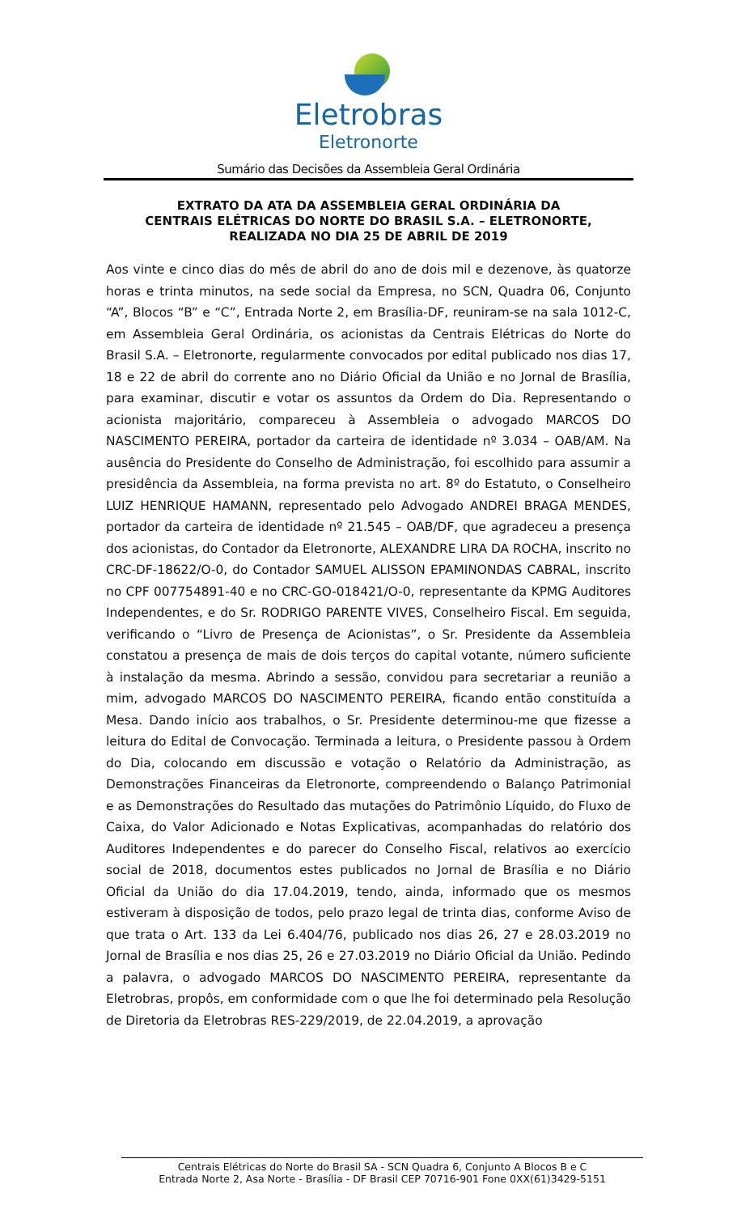Eletrobras
Eletronorte
Sumário das Decisões da Assembleia Geral Ordinária
EXTRATO DA ATA DA ASSEMBLEIA GERAL ORDINÁRIA DA
CENTRAIS ELÉTRICAS DO NORTE DO BRASIL S.A. – ELETRONORTE,
REALIZADA NO DIA 25 DE ABRIL DE 2019
Aos vinte e cinco dias do mês de abril do ano de dois mil e dezenove, às quatorze horas e trinta minutos, na sede social da Empresa, no SCN, Quadra 06, Conjunto “A”, Blocos “B” e “C”, Entrada Norte 2, em Brasília-DF, reuniram-se na sala 1012-C, em Assembleia Geral Ordinária, os acionistas da Centrais Elétricas do Norte do Brasil S.A. – Eletronorte, regularmente convocados por edital publicado nos dias 17, 18 e 22 de abril do corrente ano no Diário Oficial da União e no Jornal de Brasília, para examinar, discutir e votar os assuntos da Ordem do Dia. Representando o acionista majoritário, compareceu à Assembleia o advogado MARCOS DO NASCIMENTO PEREIRA, portador da carteira de identidade nº 3.034 – OAB/AM. Na ausência do Presidente do Conselho de Administração, foi escolhido para assumir a presidência da Assembleia, na forma prevista no art. 8º do Estatuto, o Conselheiro LUIZ HENRIQUE HAMANN, representado pelo Advogado ANDREI BRAGA MENDES, portador da carteira de identidade nº 21.545 – OAB/DF, que agradeceu a presença dos acionistas, do Contador da Eletronorte, ALEXANDRE LIRA DA ROCHA, inscrito no CRC-DF-18622/O-0, do Contador SAMUEL ALISSON EPAMINONDAS CABRAL, inscrito no CPF 007754891-40 e no CRC-GO-018421/O-0, representante da KPMG Auditores Independentes, e do Sr. RODRIGO PARENTE VIVES, Conselheiro Fiscal. Em seguida, verificando o “Livro de Presença de Acionistas”, o Sr. Presidente da Assembleia constatou a presença de mais de dois terços do capital votante, número suficiente à instalação da mesma. Abrindo a sessão, convidou para secretariar a reunião a mim, advogado MARCOS DO NASCIMENTO PEREIRA, ficando então constituída a Mesa. Dando início aos trabalhos, o Sr. Presidente determinou-me que fizesse a leitura do Edital de Convocação. Terminada a leitura, o Presidente passou à Ordem do Dia, colocando em discussão e votação o Relatório da Administração, as Demonstrações Financeiras da Eletronorte, compreendendo o Balanço Patrimonial e as Demonstrações do Resultado das mutações do Patrimônio Líquido, do Fluxo de Caixa, do Valor Adicionado e Notas Explicativas, acompanhadas do relatório dos Auditores Independentes e do parecer do Conselho Fiscal, relativos ao exercício social de 2018, documentos estes publicados no Jornal de Brasília e no Diário Oficial da União do dia 17.04.2019, tendo, ainda, informado que os mesmos estiveram à disposição de todos, pelo prazo legal de trinta dias, conforme Aviso de que trata o Art. 133 da Lei 6.404/76, publicado nos dias 26, 27 e 28.03.2019 no Jornal de Brasília e nos dias 25, 26 e 27.03.2019 no Diário Oficial da União. Pedindo a palavra, o advogado MARCOS DO NASCIMENTO PEREIRA, representante da Eletrobras, propôs, em conformidade com o que lhe foi determinado pela Resolução de Diretoria da Eletrobras RES-229/2019, de 22.04.2019, a aprovação
Centrais Elétricas do Norte do Brasil SA - SCN Quadra 6, Conjunto A Blocos B e C
Entrada Norte 2, Asa Norte - Brasília - DF Brasil CEP 70716-901 Fone 0XX(61)3429-5151